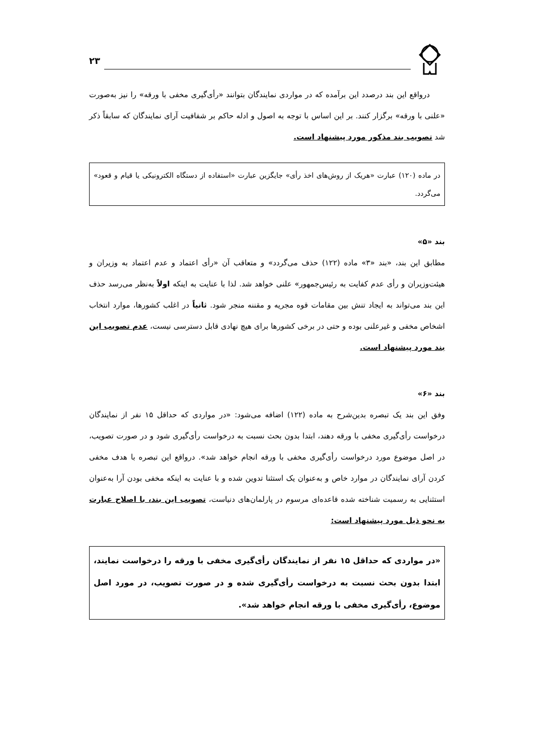۲۳
درواقع این بند درصدد این برآمده که در مواردی نمایندگان بتوانند «رأی‌گیری مخفی با ورقه» را نیز به‌صورت «علنی با ورقه» برگزار کنند. بر این اساس با توجه به اصول و ادله حاکم بر شفافیت آرای نمایندگان که سابقاً ذکر شد تصویب بند مذکور مورد پیشنهاد است.
در ماده (۱۲۰) عبارت «هریک از روش‌های اخذ رأی» جایگزین عبارت «استفاده از دستگاه الکترونیکی یا قیام و قعود» می‌گردد.
بند «۵»
مطابق این بند، «بند «۳» ماده (۱۲۲) حذف می‌گردد» و متعاقب آن «رأی اعتماد و عدم اعتماد به وزیران و هیئت‌وزیران و رأی عدم کفایت به رئیس‌جمهور» علنی خواهد شد. لذا با عنایت به اینکه اولاً به‌نظر می‌رسد حذف این بند می‌تواند به ایجاد تنش بین مقامات قوه مجریه و مقننه منجر شود. ثانیاً در اغلب کشورها، موارد انتخاب اشخاص مخفی و غیرعلنی بوده و حتی در برخی کشورها برای هیچ نهادی قابل دسترسی نیست، عدم تصویب این بند مورد پیشنهاد است.
بند «۶»
وفق این بند یک تبصره بدین‌شرح به ماده (۱۲۲) اضافه می‌شود: «در مواردی که حداقل ۱۵ نفر از نمایندگان درخواست رأی‌گیری مخفی با ورقه دهند، ابتدا بدون بحث نسبت به درخواست رأی‌گیری شود و در صورت تصویب، در اصل موضوع مورد درخواست رأی‌گیری مخفی با ورقه انجام خواهد شد». درواقع این تبصره با هدف مخفی کردن آرای نمایندگان در موارد خاص و به‌عنوان یک استثنا تدوین شده و با عنایت به اینکه مخفی بودن آرا به‌عنوان استثنایی به رسمیت شناخته شده قاعده‌ای مرسوم در پارلمان‌های دنیاست، تصویب این بند، با اصلاح عبارت به نحو ذیل مورد پیشنهاد است:
«در مواردی که حداقل ۱۵ نفر از نمایندگان رأی‌گیری مخفی با ورقه را درخواست نمایند، ابتدا بدون بحث نسبت به درخواست رأی‌گیری شده و در صورت تصویب، در مورد اصل موضوع، رأی‌گیری مخفی با ورقه انجام خواهد شد».